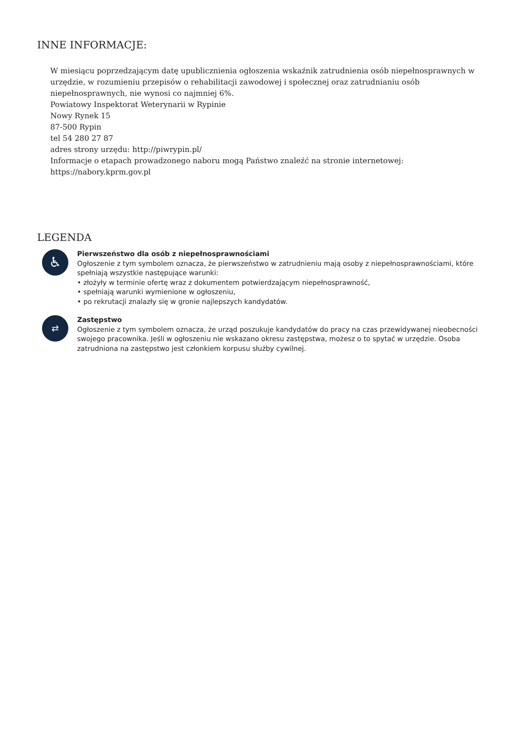INNE INFORMACJE:
W miesiącu poprzedzającym datę upublicznienia ogłoszenia wskaźnik zatrudnienia osób niepełnosprawnych w urzędzie, w rozumieniu przepisów o rehabilitacji zawodowej i społecznej oraz zatrudnianiu osób niepełnosprawnych, nie wynosi co najmniej 6%.
Powiatowy Inspektorat Weterynarii w Rypinie
Nowy Rynek 15
87-500 Rypin
tel 54 280 27 87
adres strony urzędu: http://piwrypin.pl/
Informacje o etapach prowadzonego naboru mogą Państwo znaleźć na stronie internetowej: https://nabory.kprm.gov.pl
LEGENDA
♿
Pierwszeństwo dla osób z niepełnosprawnościami
Ogłoszenie z tym symbolem oznacza, że pierwszeństwo w zatrudnieniu mają osoby z niepełnosprawnościami, które spełniają wszystkie następujące warunki:
• złożyły w terminie ofertę wraz z dokumentem potwierdzającym niepełnosprawność,
• spełniają warunki wymienione w ogłoszeniu,
• po rekrutacji znalazły się w gronie najlepszych kandydatów.
⇄
Zastępstwo
Ogłoszenie z tym symbolem oznacza, że urząd poszukuje kandydatów do pracy na czas przewidywanej nieobecności swojego pracownika. Jeśli w ogłoszeniu nie wskazano okresu zastępstwa, możesz o to spytać w urzędzie. Osoba zatrudniona na zastępstwo jest członkiem korpusu służby cywilnej.